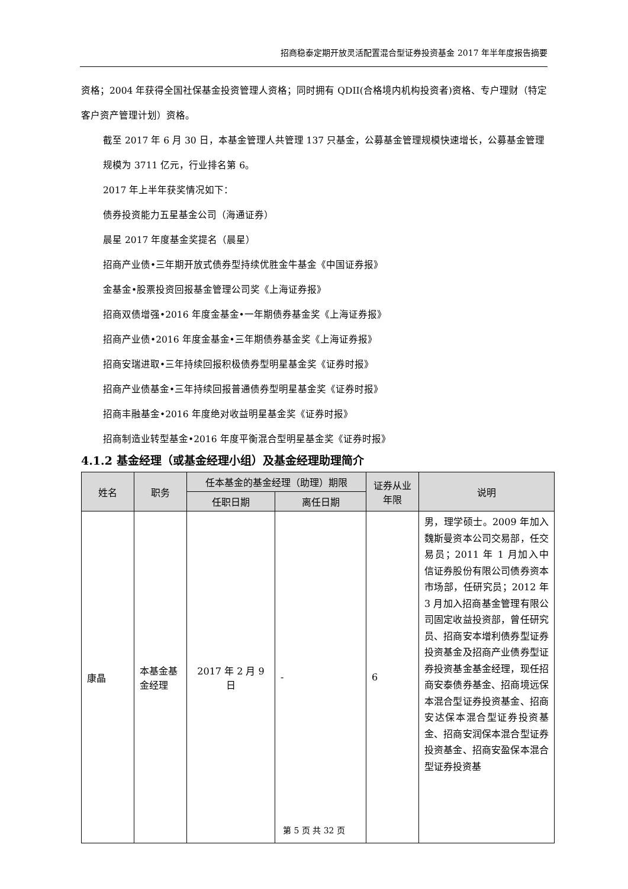招商稳泰定期开放灵活配置混合型证券投资基金 2017 年半年度报告摘要
资格；2004 年获得全国社保基金投资管理人资格；同时拥有 QDII(合格境内机构投资者)资格、专户理财（特定客户资产管理计划）资格。
截至 2017 年 6 月 30 日，本基金管理人共管理 137 只基金，公募基金管理规模快速增长，公募基金管理规模为 3711 亿元，行业排名第 6。
2017 年上半年获奖情况如下：
债券投资能力五星基金公司（海通证券）
晨星 2017 年度基金奖提名（晨星）
招商产业债•三年期开放式债券型持续优胜金牛基金《中国证券报》
金基金•股票投资回报基金管理公司奖《上海证券报》
招商双债增强•2016 年度金基金•一年期债券基金奖《上海证券报》
招商产业债•2016 年度金基金•三年期债券基金奖《上海证券报》
招商安瑞进取•三年持续回报积极债券型明星基金奖《证券时报》
招商产业债基金•三年持续回报普通债券型明星基金奖《证券时报》
招商丰融基金•2016 年度绝对收益明星基金奖《证券时报》
招商制造业转型基金•2016 年度平衡混合型明星基金奖《证券时报》
4.1.2 基金经理（或基金经理小组）及基金经理助理简介
| 姓名 | 职务 | 任本基金的基金经理（助理）期限 | | 证券从业年限 | 说明 |
| --- | --- | --- | --- | --- | --- |
| | | 任职日期 | 离任日期 | | |
| 康晶 | 本基金基金经理 | 2017 年 2 月 9 日 | - | 6 | 男，理学硕士。2009 年加入魏斯曼资本公司交易部，任交易员；2011 年 1 月加入中信证券股份有限公司债券资本市场部，任研究员；2012 年 3 月加入招商基金管理有限公司固定收益投资部，曾任研究员、招商安本增利债券型证券投资基金及招商产业债券型证券投资基金基金经理，现任招商安泰债券基金、招商境远保本混合型证券投资基金、招商安达保本混合型证券投资基金、招商安润保本混合型证券投资基金、招商安盈保本混合型证券投资基 |
第 5 页 共 32 页